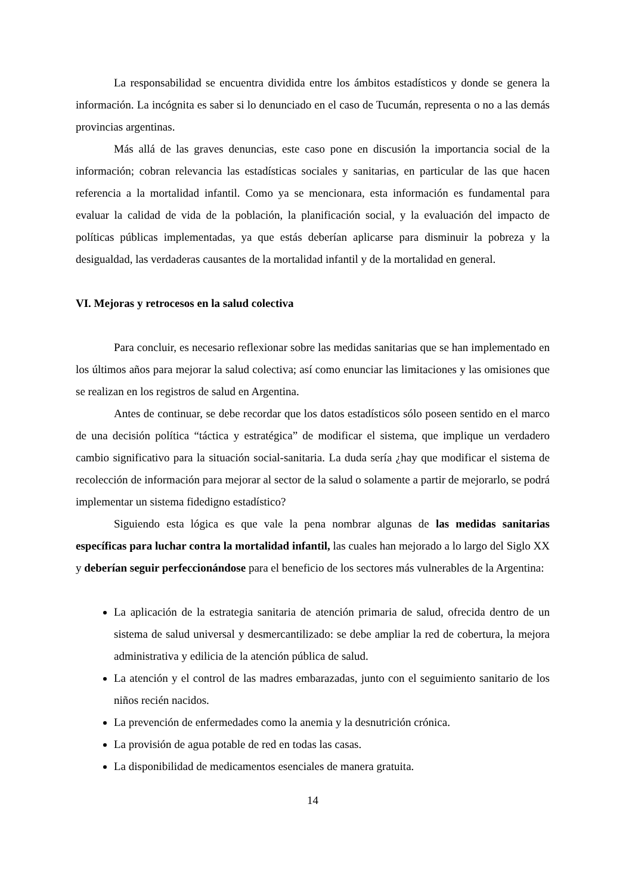La responsabilidad se encuentra dividida entre los ámbitos estadísticos y donde se genera la información. La incógnita es saber si lo denunciado en el caso de Tucumán, representa o no a las demás provincias argentinas.
Más allá de las graves denuncias, este caso pone en discusión la importancia social de la información; cobran relevancia las estadísticas sociales y sanitarias, en particular de las que hacen referencia a la mortalidad infantil. Como ya se mencionara, esta información es fundamental para evaluar la calidad de vida de la población, la planificación social, y la evaluación del impacto de políticas públicas implementadas, ya que estás deberían aplicarse para disminuir la pobreza y la desigualdad, las verdaderas causantes de la mortalidad infantil y de la mortalidad en general.
VI. Mejoras y retrocesos en la salud colectiva
Para concluir, es necesario reflexionar sobre las medidas sanitarias que se han implementado en los últimos años para mejorar la salud colectiva; así como enunciar las limitaciones y las omisiones que se realizan en los registros de salud en Argentina.
Antes de continuar, se debe recordar que los datos estadísticos sólo poseen sentido en el marco de una decisión política “táctica y estratégica” de modificar el sistema, que implique un verdadero cambio significativo para la situación social-sanitaria. La duda sería ¿hay que modificar el sistema de recolección de información para mejorar al sector de la salud o solamente a partir de mejorarlo, se podrá implementar un sistema fidedigno estadístico?
Siguiendo esta lógica es que vale la pena nombrar algunas de las medidas sanitarias específicas para luchar contra la mortalidad infantil, las cuales han mejorado a lo largo del Siglo XX y deberían seguir perfeccionándose para el beneficio de los sectores más vulnerables de la Argentina:
La aplicación de la estrategia sanitaria de atención primaria de salud, ofrecida dentro de un sistema de salud universal y desmercantilizado: se debe ampliar la red de cobertura, la mejora administrativa y edilicia de la atención pública de salud.
La atención y el control de las madres embarazadas, junto con el seguimiento sanitario de los niños recién nacidos.
La prevención de enfermedades como la anemia y la desnutrición crónica.
La provisión de agua potable de red en todas las casas.
La disponibilidad de medicamentos esenciales de manera gratuita.
14